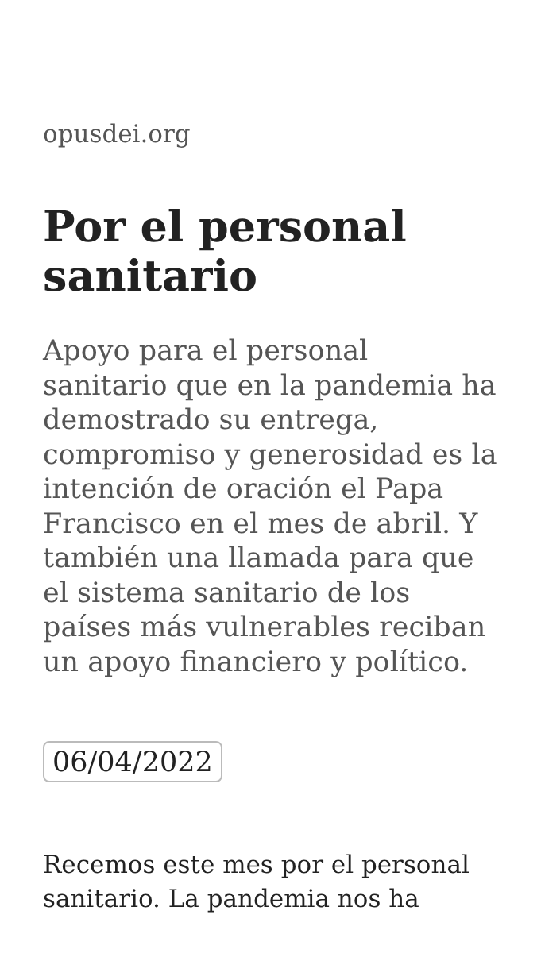opusdei.org
Por el personal sanitario
Apoyo para el personal sanitario que en la pandemia ha demostrado su entrega, compromiso y generosidad es la intención de oración el Papa Francisco en el mes de abril. Y también una llamada para que el sistema sanitario de los países más vulnerables reciban un apoyo financiero y político.
06/04/2022
Recemos este mes por el personal sanitario. La pandemia nos ha